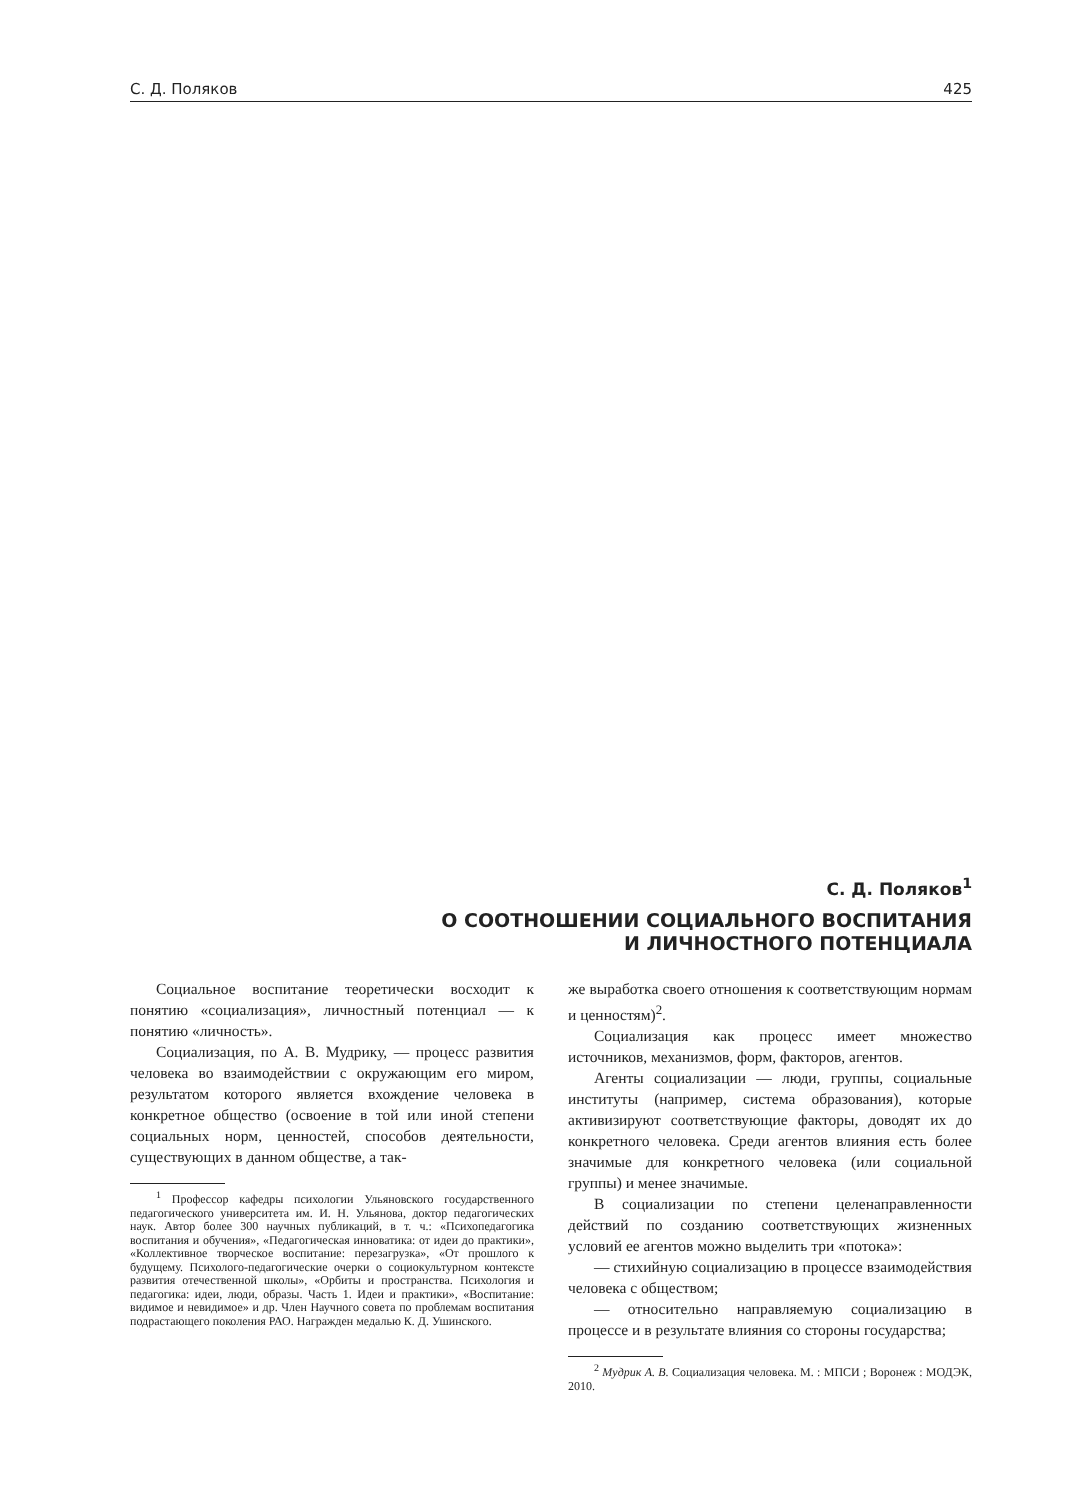С. Д. Поляков 425
С. Д. Поляков<sup>1</sup>
О СООТНОШЕНИИ СОЦИАЛЬНОГО ВОСПИТАНИЯ
И ЛИЧНОСТНОГО ПОТЕНЦИАЛА
Социальное воспитание теоретически восходит к понятию «социализация», личностный потенциал — к понятию «личность».
Социализация, по А. В. Мудрику, — процесс развития человека во взаимодействии с окружающим его миром, результатом которого является вхождение человека в конкретное общество (освоение в той или иной степени социальных норм, ценностей, способов деятельности, существующих в данном обществе, а так-
<sup>1</sup> Профессор кафедры психологии Ульяновского государственного педагогического университета им. И. Н. Ульянова, доктор педагогических наук. Автор более 300 научных публикаций, в т. ч.: «Психопедагогика воспитания и обучения», «Педагогическая инноватика: от идеи до практики», «Коллективное творческое воспитание: перезагрузка», «От прошлого к будущему. Психолого-педагогические очерки о социокультурном контексте развития отечественной школы», «Орбиты и пространства. Психология и педагогика: идеи, люди, образы. Часть 1. Идеи и практики», «Воспитание: видимое и невидимое» и др. Член Научного совета по проблемам воспитания подрастающего поколения РАО. Награжден медалью К. Д. Ушинского.
же выработка своего отношения к соответствующим нормам и ценностям)<sup>2</sup>.
Социализация как процесс имеет множество источников, механизмов, форм, факторов, агентов.
Агенты социализации — люди, группы, социальные институты (например, система образования), которые активизируют соответствующие факторы, доводят их до конкретного человека. Среди агентов влияния есть более значимые для конкретного человека (или социальной группы) и менее значимые.
В социализации по степени целенаправленности действий по созданию соответствующих жизненных условий ее агентов можно выделить три «потока»:
— стихийную социализацию в процессе взаимодействия человека с обществом;
— относительно направляемую социализацию в процессе и в результате влияния со стороны государства;
<sup>2</sup> Мудрик А. В. Социализация человека. М. : МПСИ ; Воронеж : МОДЭК, 2010.